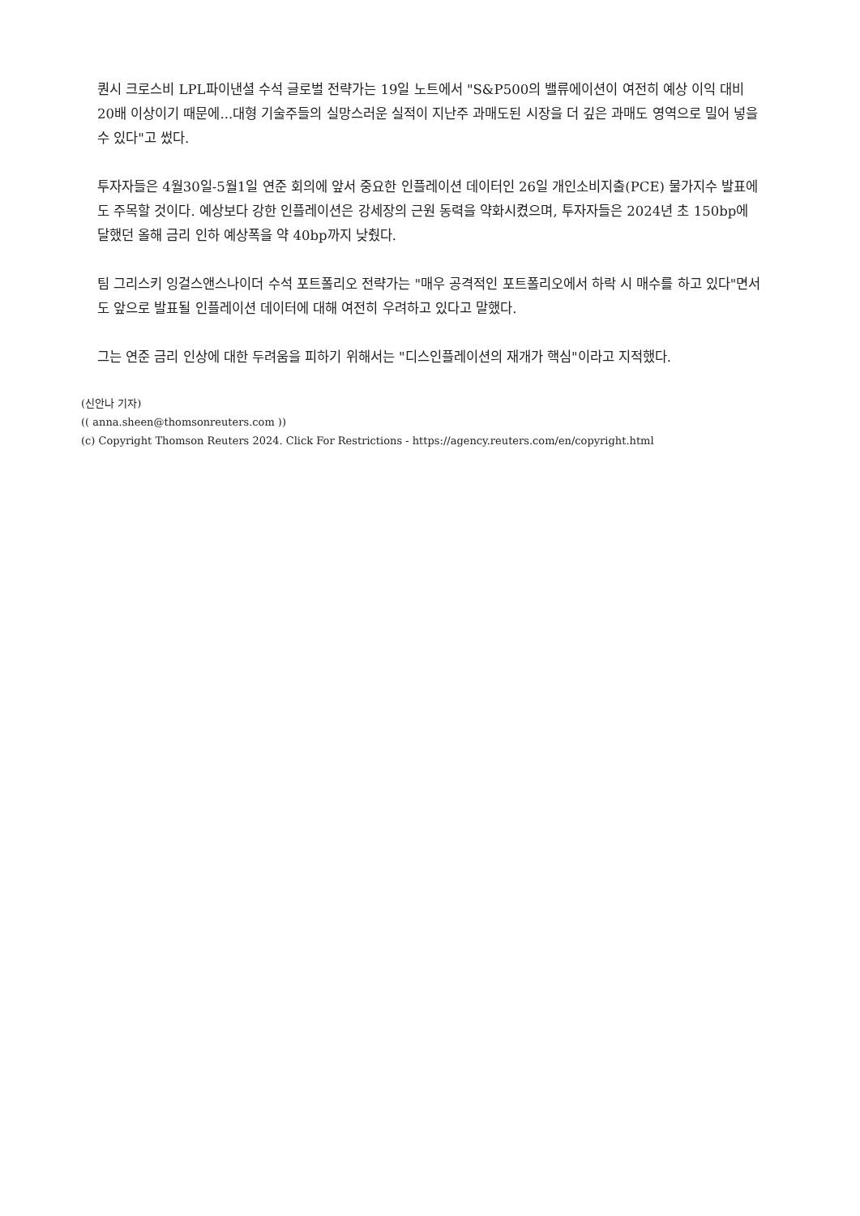퀀시 크로스비 LPL파이낸셜 수석 글로벌 전략가는 19일 노트에서 "S&P500의 밸류에이션이 여전히 예상 이익 대비 20배 이상이기 때문에...대형 기술주들의 실망스러운 실적이 지난주 과매도된 시장을 더 깊은 과매도 영역으로 밀어 넣을 수 있다"고 썼다.
투자자들은 4월30일-5월1일 연준 회의에 앞서 중요한 인플레이션 데이터인 26일 개인소비지출(PCE) 물가지수 발표에도 주목할 것이다. 예상보다 강한 인플레이션은 강세장의 근원 동력을 약화시켰으며, 투자자들은 2024년 초 150bp에 달했던 올해 금리 인하 예상폭을 약 40bp까지 낮췄다.
팀 그리스키 잉걸스앤스나이더 수석 포트폴리오 전략가는 "매우 공격적인 포트폴리오에서 하락 시 매수를 하고 있다"면서도 앞으로 발표될 인플레이션 데이터에 대해 여전히 우려하고 있다고 말했다.
그는 연준 금리 인상에 대한 두려움을 피하기 위해서는 "디스인플레이션의 재개가 핵심"이라고 지적했다.
(신안나 기자)
(( anna.sheen@thomsonreuters.com ))
(c) Copyright Thomson Reuters 2024. Click For Restrictions - https://agency.reuters.com/en/copyright.html